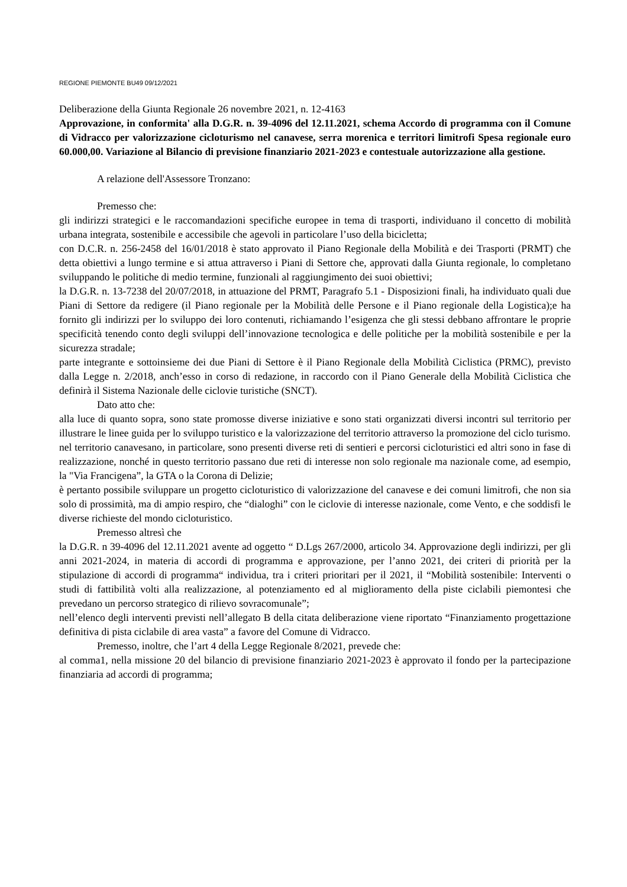REGIONE PIEMONTE BU49 09/12/2021
Deliberazione della Giunta Regionale 26 novembre 2021, n. 12-4163
Approvazione, in conformita' alla D.G.R. n. 39-4096 del 12.11.2021, schema Accordo di programma con il Comune di Vidracco per valorizzazione cicloturismo nel canavese, serra morenica e territori limitrofi Spesa regionale euro 60.000,00. Variazione al Bilancio di previsione finanziario 2021-2023 e contestuale autorizzazione alla gestione.
A relazione dell'Assessore Tronzano:
Premesso che:
gli indirizzi strategici e le raccomandazioni specifiche europee in tema di trasporti, individuano il concetto di mobilità urbana integrata, sostenibile e accessibile che agevoli in particolare l’uso della bicicletta;
con D.C.R. n. 256-2458 del 16/01/2018 è stato approvato il Piano Regionale della Mobilità e dei Trasporti (PRMT) che detta obiettivi a lungo termine e si attua attraverso i Piani di Settore che, approvati dalla Giunta regionale, lo completano sviluppando le politiche di medio termine, funzionali al raggiungimento dei suoi obiettivi;
la D.G.R. n. 13-7238 del 20/07/2018, in attuazione del PRMT, Paragrafo 5.1 - Disposizioni finali, ha individuato quali due Piani di Settore da redigere (il Piano regionale per la Mobilità delle Persone e il Piano regionale della Logistica);e ha fornito gli indirizzi per lo sviluppo dei loro contenuti, richiamando l’esigenza che gli stessi debbano affrontare le proprie specificità tenendo conto degli sviluppi dell’innovazione tecnologica e delle politiche per la mobilità sostenibile e per la sicurezza stradale;
parte integrante e sottoinsieme dei due Piani di Settore è il Piano Regionale della Mobilità Ciclistica (PRMC), previsto dalla Legge n. 2/2018, anch’esso in corso di redazione, in raccordo con il Piano Generale della Mobilità Ciclistica che definirà il Sistema Nazionale delle ciclovie turistiche (SNCT).
Dato atto che:
alla luce di quanto sopra, sono state promosse diverse iniziative e sono stati organizzati diversi incontri sul territorio per illustrare le linee guida per lo sviluppo turistico e la valorizzazione del territorio attraverso la promozione del ciclo turismo.
nel territorio canavesano, in particolare, sono presenti diverse reti di sentieri e percorsi cicloturistici ed altri sono in fase di realizzazione, nonché in questo territorio passano due reti di interesse non solo regionale ma nazionale come, ad esempio, la "Via Francigena”, la GTA o la Corona di Delizie;
è pertanto possibile sviluppare un progetto cicloturistico di valorizzazione del canavese e dei comuni limitrofi, che non sia solo di prossimità, ma di ampio respiro, che “dialoghi” con le ciclovie di interesse nazionale, come Vento, e che soddisfi le diverse richieste del mondo cicloturistico.
Premesso altresì che
la D.G.R. n 39-4096 del 12.11.2021 avente ad oggetto “ D.Lgs 267/2000, articolo 34. Approvazione degli indirizzi, per gli anni 2021-2024, in materia di accordi di programma e approvazione, per l’anno 2021, dei criteri di priorità per la stipulazione di accordi di programma“ individua, tra i criteri prioritari per il 2021, il “Mobilità sostenibile: Interventi o studi di fattibilità volti alla realizzazione, al potenziamento ed al miglioramento della piste ciclabili piemontesi che prevedano un percorso strategico di rilievo sovracomunale”;
nell’elenco degli interventi previsti nell’allegato B della citata deliberazione viene riportato “Finanziamento progettazione definitiva di pista ciclabile di area vasta” a favore del Comune di Vidracco.
Premesso, inoltre, che l’art 4 della Legge Regionale 8/2021, prevede che:
al comma1, nella missione 20 del bilancio di previsione finanziario 2021-2023 è approvato il fondo per la partecipazione finanziaria ad accordi di programma;